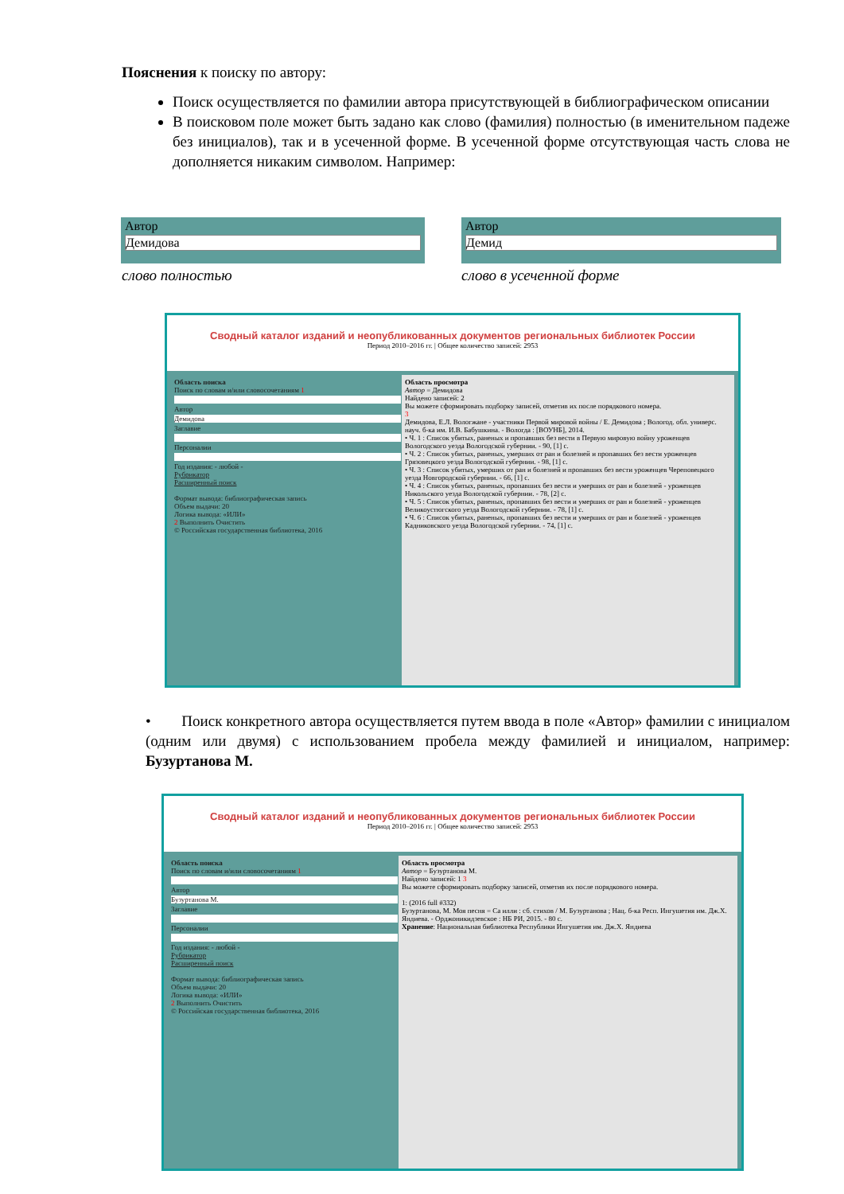Пояснения к поиску по автору:
Поиск осуществляется по фамилии автора присутствующей в библиографическом описании
В поисковом поле может быть задано как слово (фамилия) полностью (в именительном падеже без инициалов), так и в усеченной форме. В усеченной форме отсутствующая часть слова не дополняется никаким символом. Например:
Автор
Демидова
Автор
Демид
слово полностью слово в усеченной форме
Сводный каталог изданий и неопубликованных документов региональных библиотек России
Период 2010–2016 гг. | Общее количество записей: 2953
Область поиска
Поиск по словам и/или словосочетаниям 1
Автор
Демидова
Заглавие
Персоналии
Год издания: - любой -
Рубрикатор
Расширенный поиск
Формат вывода: библиографическая запись
Объем выдачи: 20
Логика вывода: «ИЛИ»
2 Выполнить Очистить
© Российская государственная библиотека, 2016
Область просмотра
Автор = Демидова
Найдено записей: 2
Вы можете сформировать подборку записей, отметив их после порядкового номера.
3
Демидова, Е.Л. Вологжане - участники Первой мировой войны / Е. Демидова ; Вологод. обл. универс. науч. б-ка им. И.В. Бабушкина. - Вологда : [ВОУНБ], 2014.
• Ч. 1 : Список убитых, раненых и пропавших без вести в Первую мировую войну уроженцев Вологодского уезда Вологодской губернии. - 90, [1] с.
• Ч. 2 : Список убитых, раненых, умерших от ран и болезней и пропавших без вести уроженцев Грязовецкого уезда Вологодской губернии. - 98, [1] с.
• Ч. 3 : Список убитых, умерших от ран и болезней и пропавших без вести уроженцев Череповецкого уезда Новгородской губернии. - 66, [1] с.
• Ч. 4 : Список убитых, раненых, пропавших без вести и умерших от ран и болезней - уроженцев Никольского уезда Вологодской губернии. - 78, [2] с.
• Ч. 5 : Список убитых, раненых, пропавших без вести и умерших от ран и болезней - уроженцев Великоустюгского уезда Вологодской губернии. - 78, [1] с.
• Ч. 6 : Список убитых, раненых, пропавших без вести и умерших от ран и болезней - уроженцев Кадниковского уезда Вологодской губернии. - 74, [1] с.
• Поиск конкретного автора осуществляется путем ввода в поле «Автор» фамилии с инициалом (одним или двумя) с использованием пробела между фамилией и инициалом, например: Бузуртанова М.
Сводный каталог изданий и неопубликованных документов региональных библиотек России
Период 2010–2016 гг. | Общее количество записей: 2953
Область поиска
Поиск по словам и/или словосочетаниям 1
Автор
Бузуртанова М.
Заглавие
Персоналии
Год издания: - любой -
Рубрикатор
Расширенный поиск
Формат вывода: библиографическая запись
Объем выдачи: 20
Логика вывода: «ИЛИ»
2 Выполнить Очистить
© Российская государственная библиотека, 2016
Область просмотра
Автор = Бузуртанова М.
Найдено записей: 1 3
Вы можете сформировать подборку записей, отметив их после порядкового номера.
1: (2016 full #332)
Бузуртанова, М. Моя песня = Са илли : сб. стихов / М. Бузуртанова ; Нац. б-ка Респ. Ингушетия им. Дж.Х. Яндиева. - Орджоникидзевское : НБ РИ, 2015. - 80 с.
Хранение: Национальная библиотека Республики Ингушетия им. Дж.Х. Яндиева